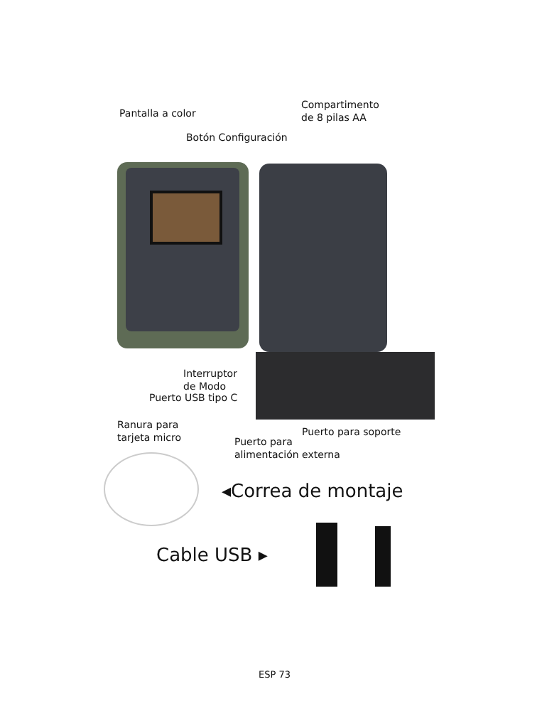Compartimento
de 8 pilas AA
Pantalla a color
Botón Configuración
Interruptor
de Modo
Puerto USB tipo C
Ranura para
tarjeta micro
Puerto para soporte
Puerto para
alimentación externa
◂Correa de montaje
Cable USB ▸
ESP 73